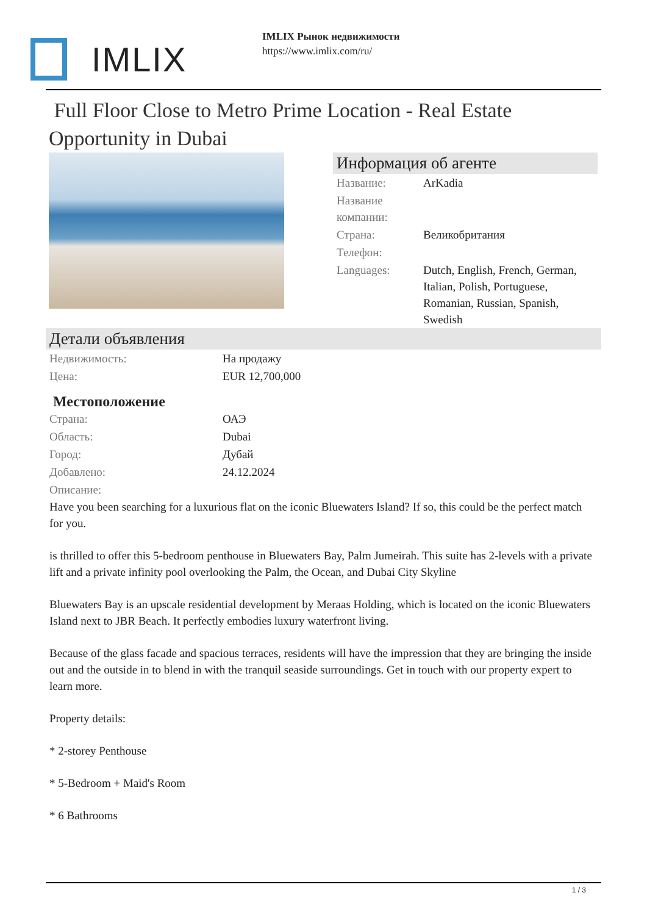IMLIX
IMLIX Рынок недвижимости
https://www.imlix.com/ru/
Full Floor Close to Metro Prime Location - Real Estate Opportunity in Dubai
Информация об агенте
| Название: | ArKadia |
| Название компании: | |
| Страна: | Великобритания |
| Телефон: | |
| Languages: | Dutch, English, French, German, Italian, Polish, Portuguese, Romanian, Russian, Spanish, Swedish |
Детали объявления
| Недвижимость: | На продажу |
| Цена: | EUR 12,700,000 |
Местоположение
| Страна: | ОАЭ |
| Область: | Dubai |
| Город: | Дубай |
| Добавлено: | 24.12.2024 |
| Описание: | |
Have you been searching for a luxurious flat on the iconic Bluewaters Island? If so, this could be the perfect match for you.
is thrilled to offer this 5-bedroom penthouse in Bluewaters Bay, Palm Jumeirah. This suite has 2-levels with a private lift and a private infinity pool overlooking the Palm, the Ocean, and Dubai City Skyline
Bluewaters Bay is an upscale residential development by Meraas Holding, which is located on the iconic Bluewaters Island next to JBR Beach. It perfectly embodies luxury waterfront living.
Because of the glass facade and spacious terraces, residents will have the impression that they are bringing the inside out and the outside in to blend in with the tranquil seaside surroundings. Get in touch with our property expert to learn more.
Property details:
* 2-storey Penthouse
* 5-Bedroom + Maid's Room
* 6 Bathrooms
1 / 3